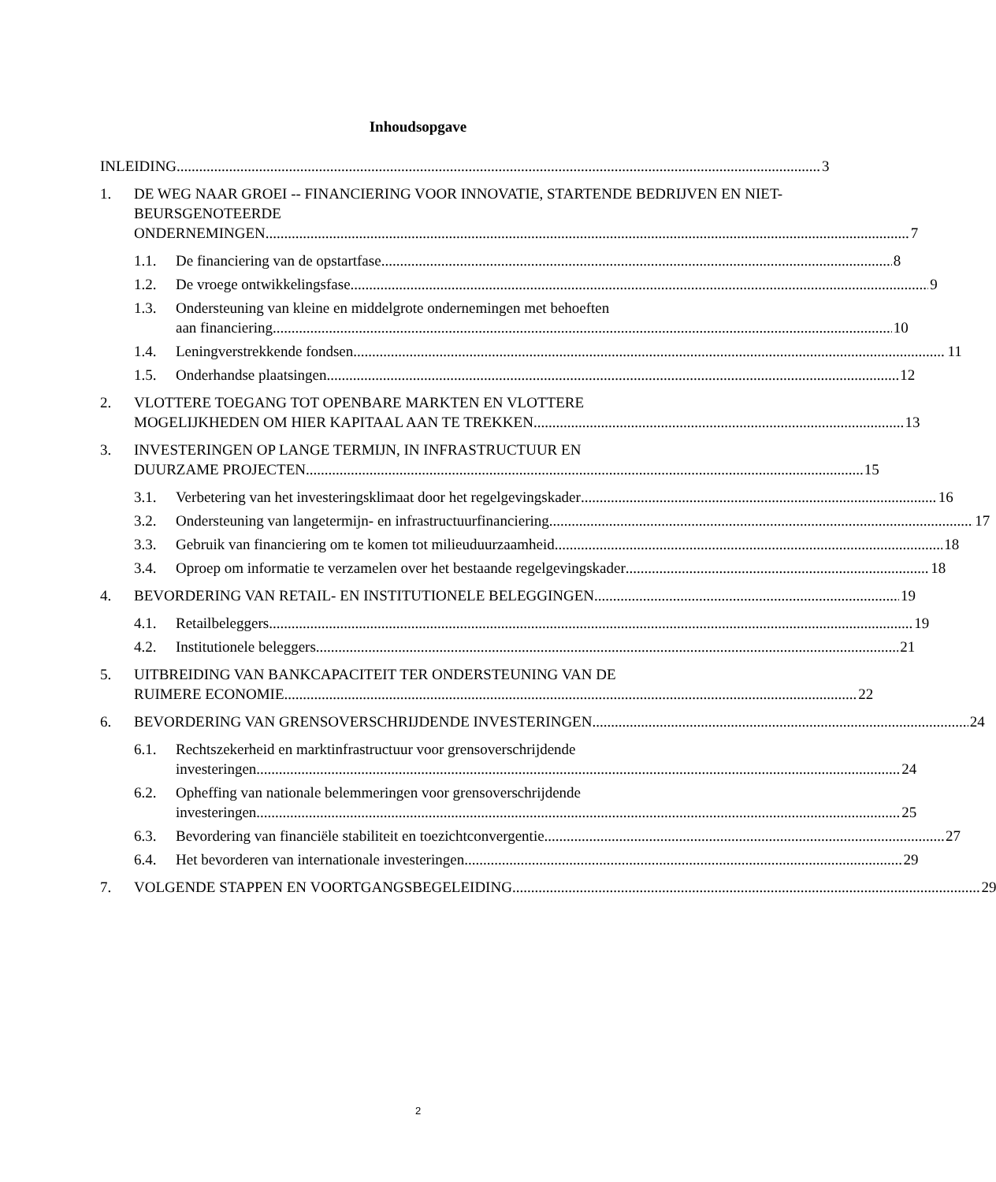Inhoudsopgave
INLEIDING 3
1.
DE WEG NAAR GROEI -- FINANCIERING VOOR INNOVATIE, STARTENDE BEDRIJVEN EN NIET-BEURSGENOTEERDE
ONDERNEMINGEN 7
1.1.
De financiering van de opstartfase 8
1.2.
De vroege ontwikkelingsfase 9
1.3.
Ondersteuning van kleine en middelgrote ondernemingen met behoeften
aan financiering 10
1.4.
Leningverstrekkende fondsen 11
1.5.
Onderhandse plaatsingen 12
2.
VLOTTERE TOEGANG TOT OPENBARE MARKTEN EN VLOTTERE
MOGELIJKHEDEN OM HIER KAPITAAL AAN TE TREKKEN 13
3.
INVESTERINGEN OP LANGE TERMIJN, IN INFRASTRUCTUUR EN
DUURZAME PROJECTEN 15
3.1.
Verbetering van het investeringsklimaat door het regelgevingskader 16
3.2.
Ondersteuning van langetermijn- en infrastructuurfinanciering 17
3.3.
Gebruik van financiering om te komen tot milieuduurzaamheid 18
3.4.
Oproep om informatie te verzamelen over het bestaande regelgevingskader 18
4.
BEVORDERING VAN RETAIL- EN INSTITUTIONELE BELEGGINGEN 19
4.1.
Retailbeleggers 19
4.2.
Institutionele beleggers 21
5.
UITBREIDING VAN BANKCAPACITEIT TER ONDERSTEUNING VAN DE
RUIMERE ECONOMIE 22
6.
BEVORDERING VAN GRENSOVERSCHRIJDENDE INVESTERINGEN 24
6.1.
Rechtszekerheid en marktinfrastructuur voor grensoverschrijdende
investeringen 24
6.2.
Opheffing van nationale belemmeringen voor grensoverschrijdende
investeringen 25
6.3.
Bevordering van financiële stabiliteit en toezichtconvergentie 27
6.4.
Het bevorderen van internationale investeringen 29
7.
VOLGENDE STAPPEN EN VOORTGANGSBEGELEIDING 29
2